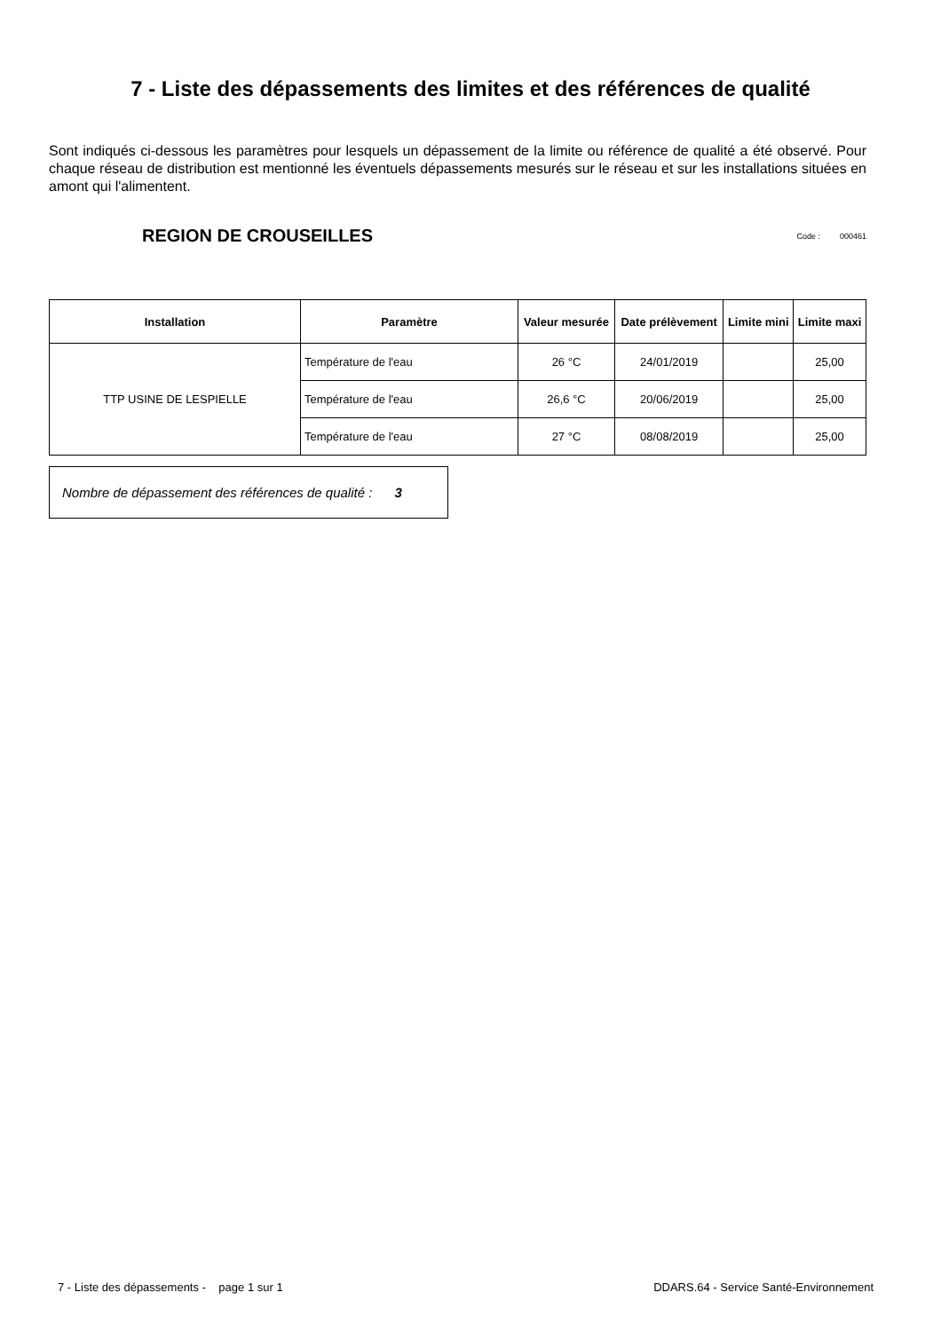7 - Liste des dépassements des limites et des références de qualité
Sont indiqués ci-dessous les paramètres pour lesquels un dépassement de la limite ou référence de qualité a été observé. Pour chaque réseau de distribution est mentionné les éventuels dépassements mesurés sur le réseau et sur les installations situées en amont qui l'alimentent.
REGION DE CROUSEILLES
Code : 000461
| Installation | Paramètre | Valeur mesurée | Date prélèvement | Limite mini | Limite maxi |
| --- | --- | --- | --- | --- | --- |
| TTP USINE DE LESPIELLE | Température de l'eau | 26 °C | 24/01/2019 | | 25,00 |
| | Température de l'eau | 26,6 °C | 20/06/2019 | | 25,00 |
| | Température de l'eau | 27 °C | 08/08/2019 | | 25,00 |
Nombre de dépassement des références de qualité : 3
7 - Liste des dépassements - page 1 sur 1 DDARS.64 - Service Santé-Environnement